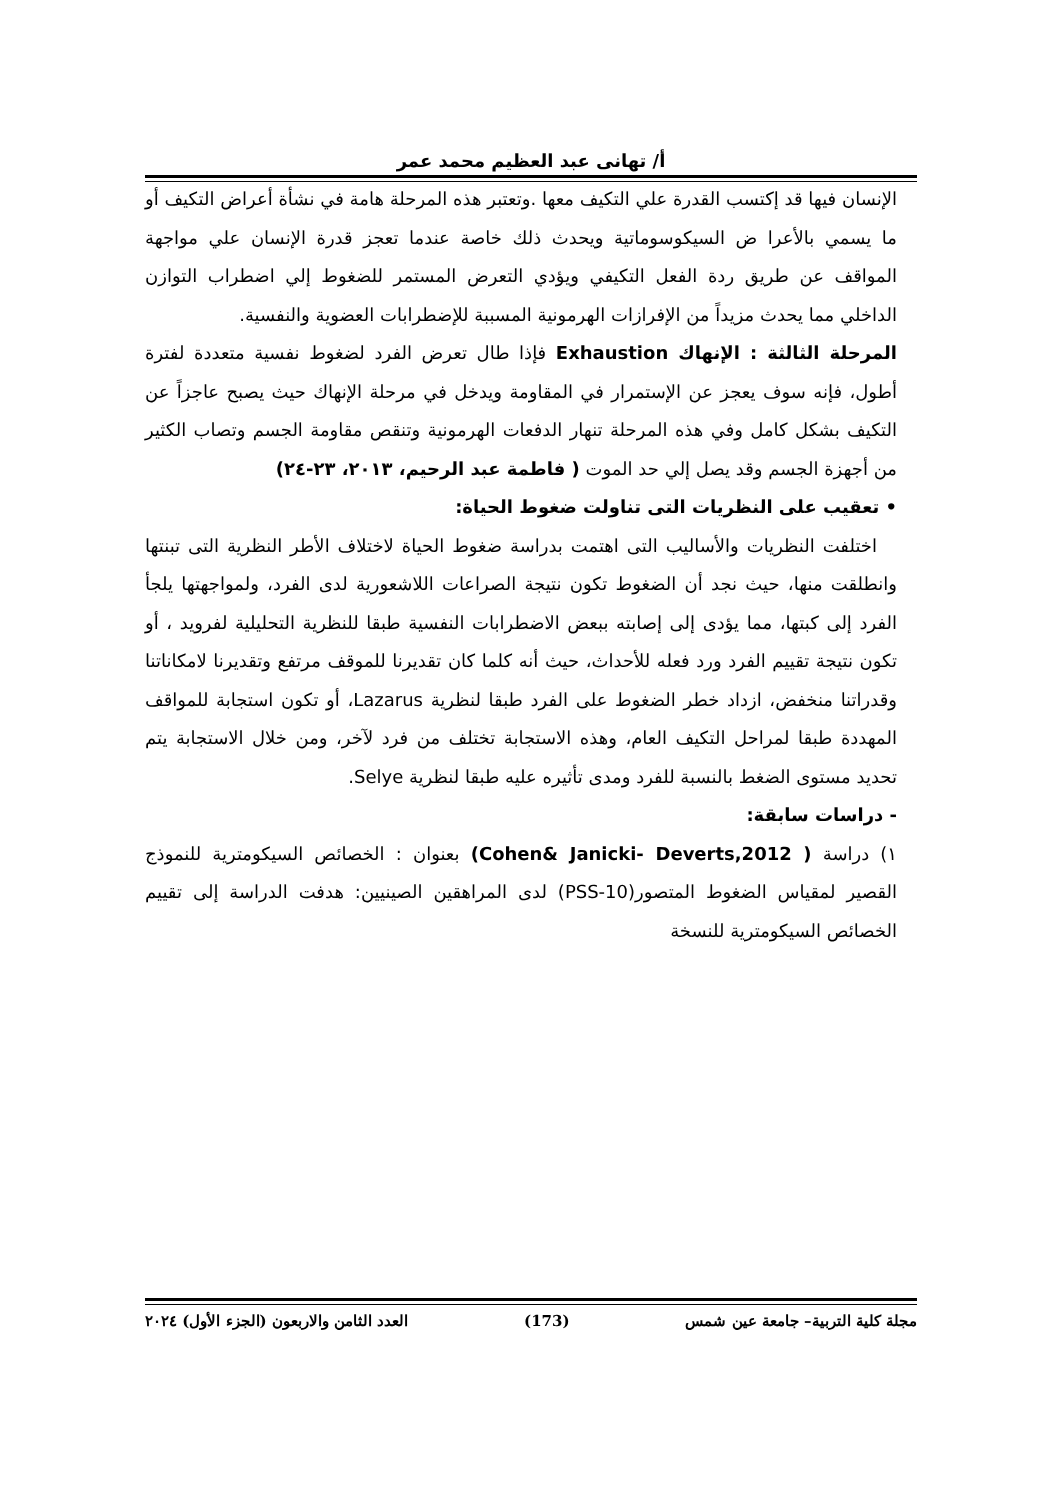أ/ تهانى عبد العظيم محمد عمر
الإنسان فيها قد إكتسب القدرة علي التكيف معها .وتعتبر هذه المرحلة هامة في نشأة أعراض التكيف أو ما يسمي بالأعرا ض السيكوسوماتية ويحدث ذلك خاصة عندما تعجز قدرة الإنسان علي مواجهة المواقف عن طريق ردة الفعل التكيفي ويؤدي التعرض المستمر للضغوط إلي اضطراب التوازن الداخلي مما يحدث مزيداً من الإفرازات الهرمونية المسببة للإضطرابات العضوية والنفسية.
المرحلة الثالثة : الإنهاك Exhaustion فإذا طال تعرض الفرد لضغوط نفسية متعددة لفترة أطول، فإنه سوف يعجز عن الإستمرار في المقاومة ويدخل في مرحلة الإنهاك حيث يصبح عاجزاً عن التكيف بشكل كامل وفي هذه المرحلة تنهار الدفعات الهرمونية وتنقص مقاومة الجسم وتصاب الكثير من أجهزة الجسم وقد يصل إلي حد الموت ( فاطمة عبد الرحيم، ٢٠١٣، ٢٣-٢٤)
• تعقيب على النظريات التى تناولت ضغوط الحياة:
اختلفت النظريات والأساليب التى اهتمت بدراسة ضغوط الحياة لاختلاف الأطر النظرية التى تبنتها وانطلقت منها، حيث نجد أن الضغوط تكون نتيجة الصراعات اللاشعورية لدى الفرد، ولمواجهتها يلجأ الفرد إلى كبتها، مما يؤدى إلى إصابته ببعض الاضطرابات النفسية طبقا للنظرية التحليلية لفرويد ، أو تكون نتيجة تقييم الفرد ورد فعله للأحداث، حيث أنه كلما كان تقديرنا للموقف مرتفع وتقديرنا لامكاناتنا وقدراتنا منخفض، ازداد خطر الضغوط على الفرد طبقا لنظرية Lazarus، أو تكون استجابة للمواقف المهددة طبقا لمراحل التكيف العام، وهذه الاستجابة تختلف من فرد لآخر، ومن خلال الاستجابة يتم تحديد مستوى الضغط بالنسبة للفرد ومدى تأثيره عليه طبقا لنظرية Selye.
- دراسات سابقة:
١) دراسة ( Cohen& Janicki- Deverts,2012) بعنوان : الخصائص السيكومترية للنموذج القصير لمقياس الضغوط المتصور(PSS-10) لدى المراهقين الصينيين: هدفت الدراسة إلى تقييم الخصائص السيكومترية للنسخة
مجلة كلية التربية– جامعة عين شمس (173) العدد الثامن والاربعون (الجزء الأول) ٢٠٢٤